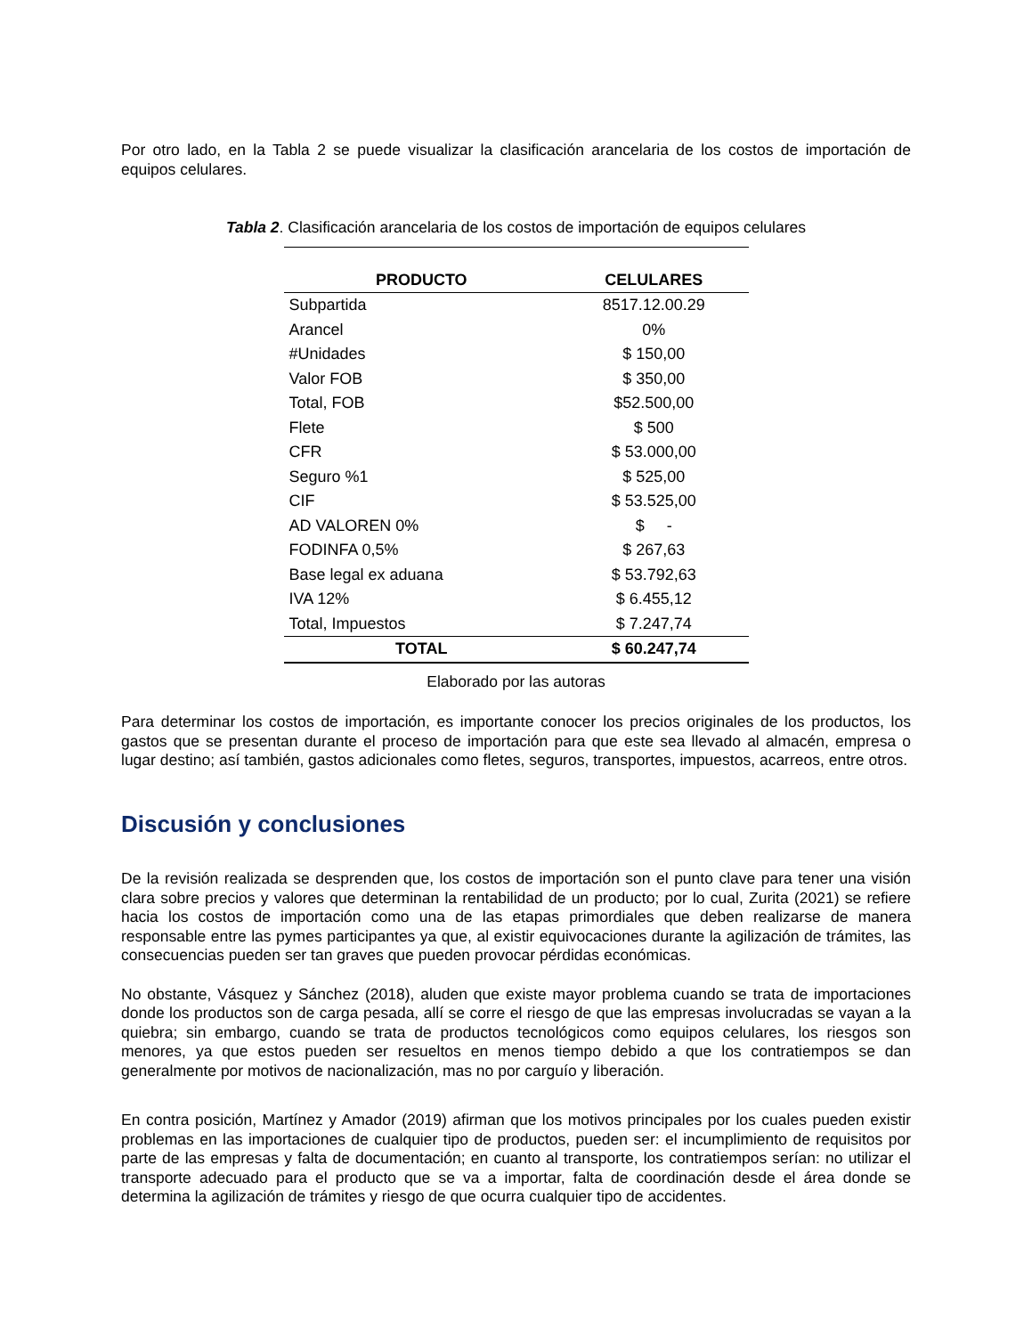Por otro lado, en la Tabla 2 se puede visualizar la clasificación arancelaria de los costos de importación de equipos celulares.
Tabla 2. Clasificación arancelaria de los costos de importación de equipos celulares
| PRODUCTO | CELULARES |
| --- | --- |
| Subpartida | 8517.12.00.29 |
| Arancel | 0% |
| #Unidades | $ 150,00 |
| Valor FOB | $ 350,00 |
| Total, FOB | $52.500,00 |
| Flete | $ 500 |
| CFR | $ 53.000,00 |
| Seguro %1 | $ 525,00 |
| CIF | $ 53.525,00 |
| AD VALOREN 0% | $ - |
| FODINFA 0,5% | $ 267,63 |
| Base legal ex aduana | $ 53.792,63 |
| IVA 12% | $ 6.455,12 |
| Total, Impuestos | $ 7.247,74 |
| TOTAL | $ 60.247,74 |
Elaborado por las autoras
Para determinar los costos de importación, es importante conocer los precios originales de los productos, los gastos que se presentan durante el proceso de importación para que este sea llevado al almacén, empresa o lugar destino; así también, gastos adicionales como fletes, seguros, transportes, impuestos, acarreos, entre otros.
Discusión y conclusiones
De la revisión realizada se desprenden que, los costos de importación son el punto clave para tener una visión clara sobre precios y valores que determinan la rentabilidad de un producto; por lo cual, Zurita (2021) se refiere hacia los costos de importación como una de las etapas primordiales que deben realizarse de manera responsable entre las pymes participantes ya que, al existir equivocaciones durante la agilización de trámites, las consecuencias pueden ser tan graves que pueden provocar pérdidas económicas.
No obstante, Vásquez y Sánchez (2018), aluden que existe mayor problema cuando se trata de importaciones donde los productos son de carga pesada, allí se corre el riesgo de que las empresas involucradas se vayan a la quiebra; sin embargo, cuando se trata de productos tecnológicos como equipos celulares, los riesgos son menores, ya que estos pueden ser resueltos en menos tiempo debido a que los contratiempos se dan generalmente por motivos de nacionalización, mas no por carguío y liberación.
En contra posición, Martínez y Amador (2019) afirman que los motivos principales por los cuales pueden existir problemas en las importaciones de cualquier tipo de productos, pueden ser: el incumplimiento de requisitos por parte de las empresas y falta de documentación; en cuanto al transporte, los contratiempos serían: no utilizar el transporte adecuado para el producto que se va a importar, falta de coordinación desde el área donde se determina la agilización de trámites y riesgo de que ocurra cualquier tipo de accidentes.